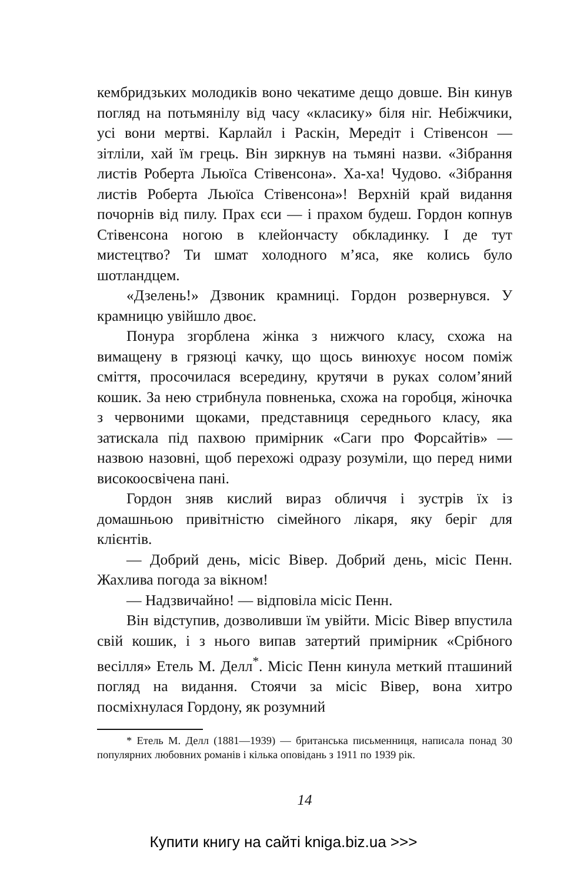кембридзьких молодиків воно чекатиме дещо довше. Він кинув погляд на потьмянілу від часу «класику» біля ніг. Небіжчики, усі вони мертві. Карлайл і Раскін, Мередіт і Стівенсон — зітліли, хай їм грець. Він зиркнув на тьмяні назви. «Зібрання листів Роберта Льюїса Стівенсона». Ха-ха! Чудово. «Зібрання листів Роберта Льюїса Стівенсона»! Верхній край видання почорнів від пилу. Прах єси — і прахом будеш. Гордон копнув Стівенсона ногою в клейончасту обкладинку. І де тут мистецтво? Ти шмат холодного м’яса, яке колись було шотландцем.
«Дзелень!» Дзвоник крамниці. Гордон розвернувся. У крамницю увійшло двоє.
Понура згорблена жінка з нижчого класу, схожа на вимащену в грязюці качку, що щось винюхує носом поміж сміття, просочилася всередину, крутячи в руках солом’яний кошик. За нею стрибнула повненька, схожа на горобця, жіночка з червоними щоками, представниця середнього класу, яка затискала під пахвою примірник «Саги про Форсайтів» — назвою назовні, щоб перехожі одразу розуміли, що перед ними високоосвічена пані.
Гордон зняв кислий вираз обличчя і зустрів їх із домашньою привітністю сімейного лікаря, яку беріг для клієнтів.
— Добрий день, місіс Вівер. Добрий день, місіс Пенн. Жахлива погода за вікном!
— Надзвичайно! — відповіла місіс Пенн.
Він відступив, дозволивши їм увійти. Місіс Вівер впустила свій кошик, і з нього випав затертий примірник «Срібного весілля» Етель М. Делл<sup>*</sup>. Місіс Пенн кинула меткий пташиний погляд на видання. Стоячи за місіс Вівер, вона хитро посміхнулася Гордону, як розумний
* Етель М. Делл (1881—1939) — британська письменниця, написала понад 30 популярних любовних романів і кілька оповідань з 1911 по 1939 рік.
14
Купити книгу на сайті kniga.biz.ua >>>